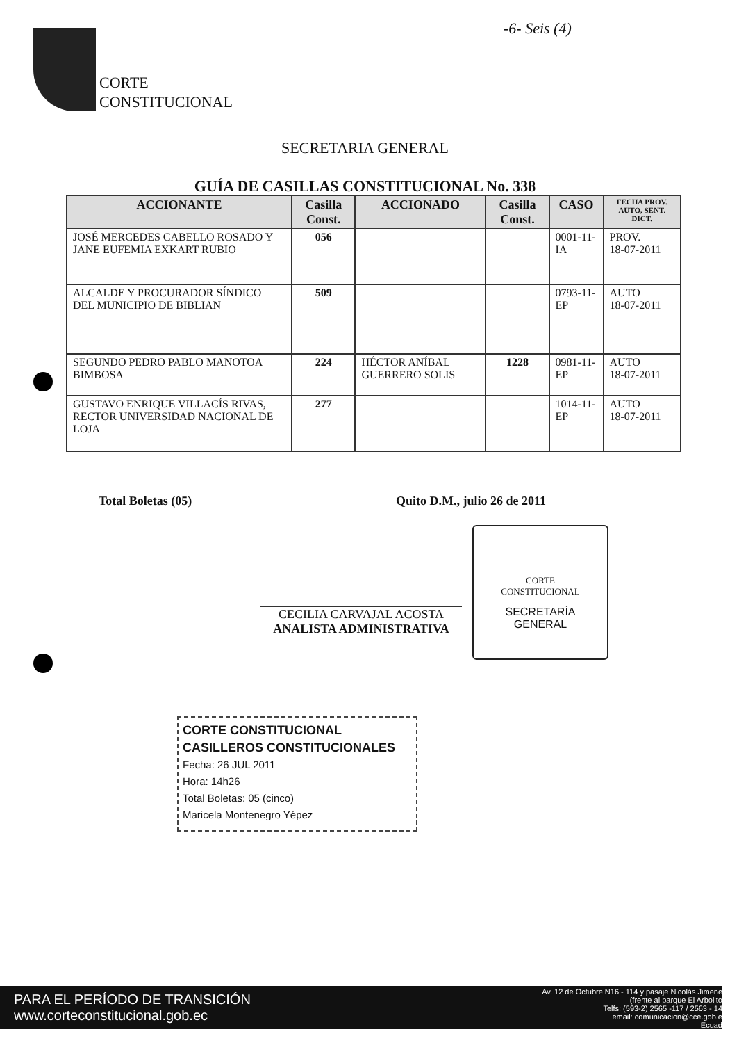-6- Seis (4)
CORTE
CONSTITUCIONAL
SECRETARIA GENERAL
GUÍA DE CASILLAS CONSTITUCIONAL No. 338
| ACCIONANTE | Casilla Const. | ACCIONADO | Casilla Const. | CASO | FECHA PROV. AUTO, SENT. DICT. |
| --- | --- | --- | --- | --- | --- |
| JOSÉ MERCEDES CABELLO ROSADO Y JANE EUFEMIA EXKART RUBIO | 056 | | | 0001-11-IA | PROV. 18-07-2011 |
| ALCALDE Y PROCURADOR SÍNDICO DEL MUNICIPIO DE BIBLIAN | 509 | | | 0793-11-EP | AUTO 18-07-2011 |
| SEGUNDO PEDRO PABLO MANOTOA BIMBOSA | 224 | HÉCTOR ANÍBAL GUERRERO SOLIS | 1228 | 0981-11-EP | AUTO 18-07-2011 |
| GUSTAVO ENRIQUE VILLACÍS RIVAS, RECTOR UNIVERSIDAD NACIONAL DE LOJA | 277 | | | 1014-11-EP | AUTO 18-07-2011 |
Total Boletas (05) Quito D.M., julio 26 de 2011
CECILIA CARVAJAL ACOSTA
ANALISTA ADMINISTRATIVA
CORTE
CONSTITUCIONAL
SECRETARÍA
GENERAL
CORTE CONSTITUCIONAL
CASILLEROS CONSTITUCIONALES
Fecha: 26 JUL 2011
Hora: 14h26
Total Boletas: 05 (cinco)
Maricela Montenegro Yépez
PARA EL PERÍODO DE TRANSICIÓN
www.corteconstitucional.gob.ec
Av. 12 de Octubre N16 - 114 y pasaje Nicolás Jimene
(frente al parque El Arbolito
Telfs: (593-2) 2565 -117 / 2563 - 14
email: comunicacion@cce.gob.e
Ecuad